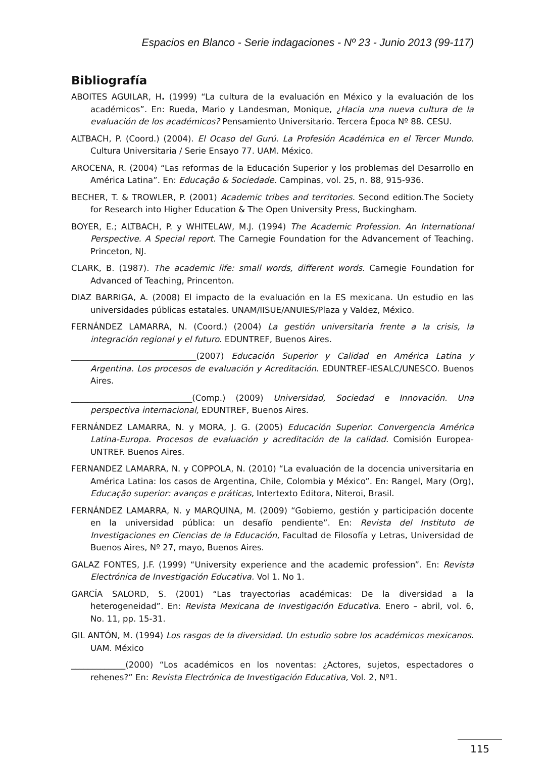Espacios en Blanco - Serie indagaciones - Nº 23 - Junio 2013 (99-117)
Bibliografía
ABOITES AGUILAR, H. (1999) “La cultura de la evaluación en México y la evaluación de los académicos”. En: Rueda, Mario y Landesman, Monique, ¿Hacia una nueva cultura de la evaluación de los académicos? Pensamiento Universitario. Tercera Época Nº 88. CESU.
ALTBACH, P. (Coord.) (2004). El Ocaso del Gurú. La Profesión Académica en el Tercer Mundo. Cultura Universitaria / Serie Ensayo 77. UAM. México.
AROCENA, R. (2004) “Las reformas de la Educación Superior y los problemas del Desarrollo en América Latina”. En: Educação & Sociedade. Campinas, vol. 25, n. 88, 915-936.
BECHER, T. & TROWLER, P. (2001) Academic tribes and territories. Second edition.The Society for Research into Higher Education & The Open University Press, Buckingham.
BOYER, E.; ALTBACH, P. y WHITELAW, M.J. (1994) The Academic Profession. An International Perspective. A Special report. The Carnegie Foundation for the Advancement of Teaching. Princeton, NJ.
CLARK, B. (1987). The academic life: small words, different words. Carnegie Foundation for Advanced of Teaching, Princenton.
DIAZ BARRIGA, A. (2008) El impacto de la evaluación en la ES mexicana. Un estudio en las universidades públicas estatales. UNAM/IISUE/ANUIES/Plaza y Valdez, México.
FERNÁNDEZ LAMARRA, N. (Coord.) (2004) La gestión universitaria frente a la crisis, la integración regional y el futuro. EDUNTREF, Buenos Aires.
______________________________(2007) Educación Superior y Calidad en América Latina y Argentina. Los procesos de evaluación y Acreditación. EDUNTREF-IESALC/UNESCO. Buenos Aires.
_____________________________(Comp.) (2009) Universidad, Sociedad e Innovación. Una perspectiva internacional, EDUNTREF, Buenos Aires.
FERNÁNDEZ LAMARRA, N. y MORA, J. G. (2005) Educación Superior. Convergencia América Latina-Europa. Procesos de evaluación y acreditación de la calidad. Comisión Europea-UNTREF. Buenos Aires.
FERNANDEZ LAMARRA, N. y COPPOLA, N. (2010) “La evaluación de la docencia universitaria en América Latina: los casos de Argentina, Chile, Colombia y México”. En: Rangel, Mary (Org), Educação superior: avanços e práticas, Intertexto Editora, Niteroi, Brasil.
FERNÁNDEZ LAMARRA, N. y MARQUINA, M. (2009) “Gobierno, gestión y participación docente en la universidad pública: un desafío pendiente”. En: Revista del Instituto de Investigaciones en Ciencias de la Educación, Facultad de Filosofía y Letras, Universidad de Buenos Aires, Nº 27, mayo, Buenos Aires.
GALAZ FONTES, J.F. (1999) “University experience and the academic profession”. En: Revista Electrónica de Investigación Educativa. Vol 1. No 1.
GARCÍA SALORD, S. (2001) “Las trayectorias académicas: De la diversidad a la heterogeneidad”. En: Revista Mexicana de Investigación Educativa. Enero – abril, vol. 6, No. 11, pp. 15-31.
GIL ANTÓN, M. (1994) Los rasgos de la diversidad. Un estudio sobre los académicos mexicanos. UAM. México
_____________(2000) “Los académicos en los noventas: ¿Actores, sujetos, espectadores o rehenes?” En: Revista Electrónica de Investigación Educativa, Vol. 2, Nº1.
115